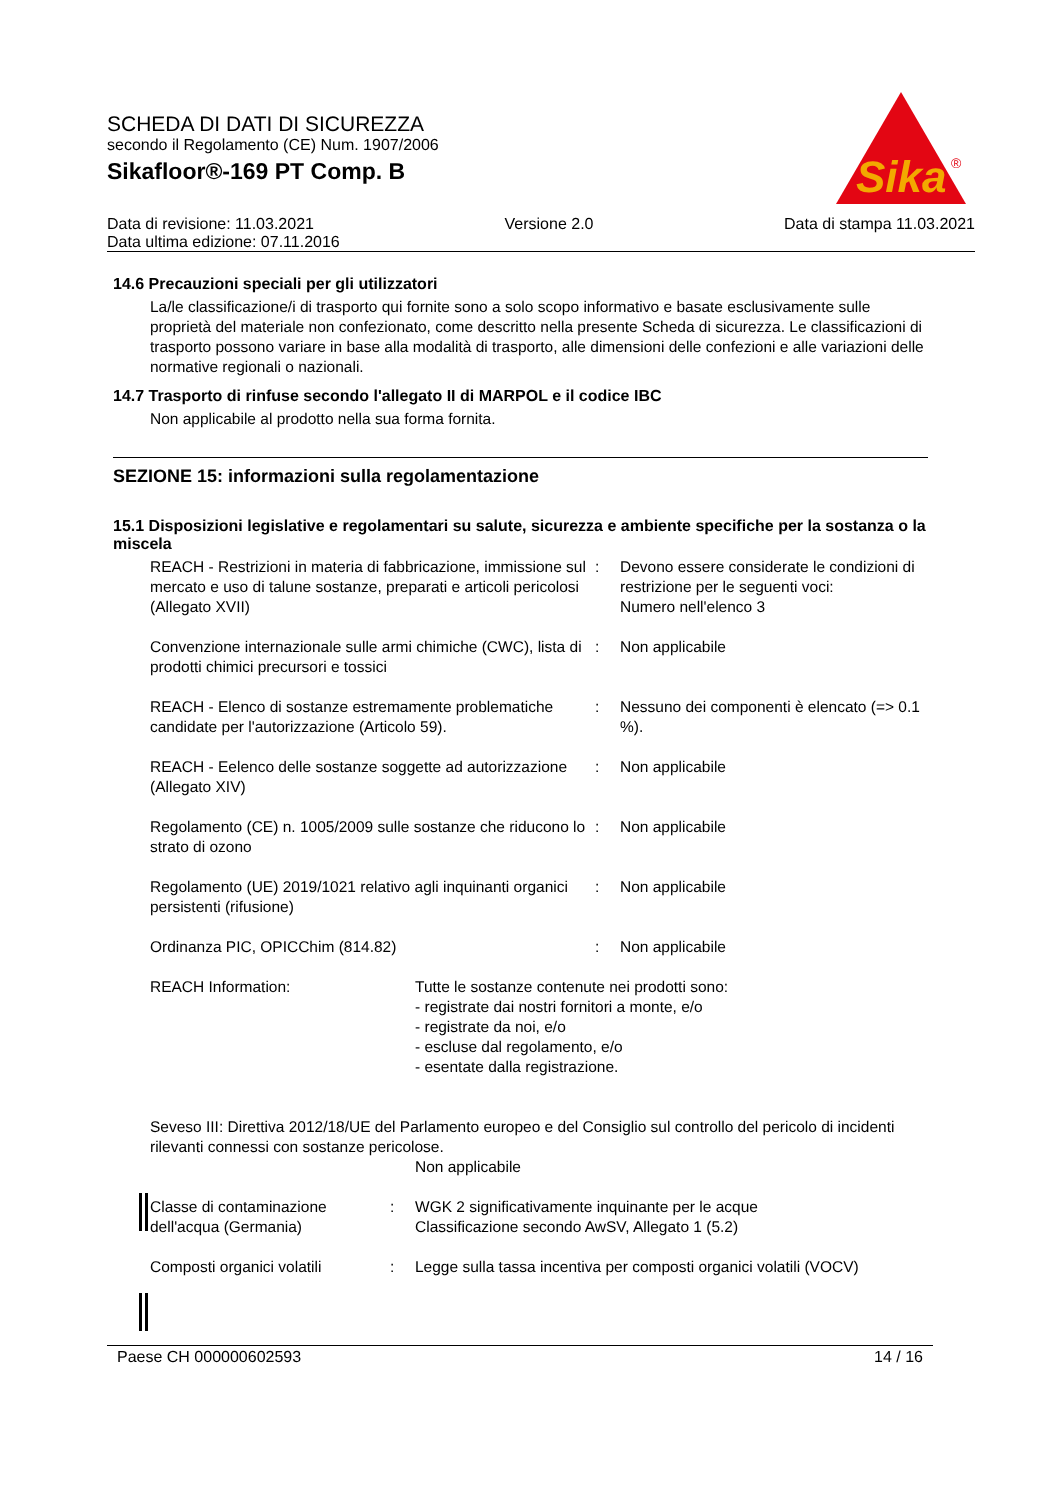SCHEDA DI DATI DI SICUREZZA
secondo il Regolamento (CE) Num. 1907/2006
Sikafloor®-169 PT Comp. B
Sika
®
Data di revisione: 11.03.2021 Versione 2.0 Data di stampa 11.03.2021
Data ultima edizione: 07.11.2016
14.6 Precauzioni speciali per gli utilizzatori
La/le classificazione/i di trasporto qui fornite sono a solo scopo informativo e basate esclusivamente sulle proprietà del materiale non confezionato, come descritto nella presente Scheda di sicurezza. Le classificazioni di trasporto possono variare in base alla modalità di trasporto, alle dimensioni delle confezioni e alle variazioni delle normative regionali o nazionali.
14.7 Trasporto di rinfuse secondo l'allegato II di MARPOL e il codice IBC
Non applicabile al prodotto nella sua forma fornita.
SEZIONE 15: informazioni sulla regolamentazione
15.1 Disposizioni legislative e regolamentari su salute, sicurezza e ambiente specifiche per la sostanza o la miscela
REACH - Restrizioni in materia di fabbricazione, immissione sul mercato e uso di talune sostanze, preparati e articoli pericolosi (Allegato XVII)
: Devono essere considerate le condizioni di restrizione per le seguenti voci:
Numero nell'elenco 3
Convenzione internazionale sulle armi chimiche (CWC), lista di prodotti chimici precursori e tossici
: Non applicabile
REACH - Elenco di sostanze estremamente problematiche candidate per l'autorizzazione (Articolo 59).
: Nessuno dei componenti è elencato (=> 0.1 %).
REACH - Eelenco delle sostanze soggette ad autorizzazione (Allegato XIV)
: Non applicabile
Regolamento (CE) n. 1005/2009 sulle sostanze che riducono lo strato di ozono
: Non applicabile
Regolamento (UE) 2019/1021 relativo agli inquinanti organici persistenti (rifusione)
: Non applicabile
Ordinanza PIC, OPICChim (814.82) : Non applicabile
REACH Information: Tutte le sostanze contenute nei prodotti sono:
- registrate dai nostri fornitori a monte, e/o
- registrate da noi, e/o
- escluse dal regolamento, e/o
- esentate dalla registrazione.
Seveso III: Direttiva 2012/18/UE del Parlamento europeo e del Consiglio sul controllo del pericolo di incidenti rilevanti connessi con sostanze pericolose.
Non applicabile
Classe di contaminazione dell'acqua (Germania)
: WGK 2 significativamente inquinante per le acque
Classificazione secondo AwSV, Allegato 1 (5.2)
Composti organici volatili
: Legge sulla tassa incentiva per composti organici volatili (VOCV)
Paese CH 000000602593 14 / 16